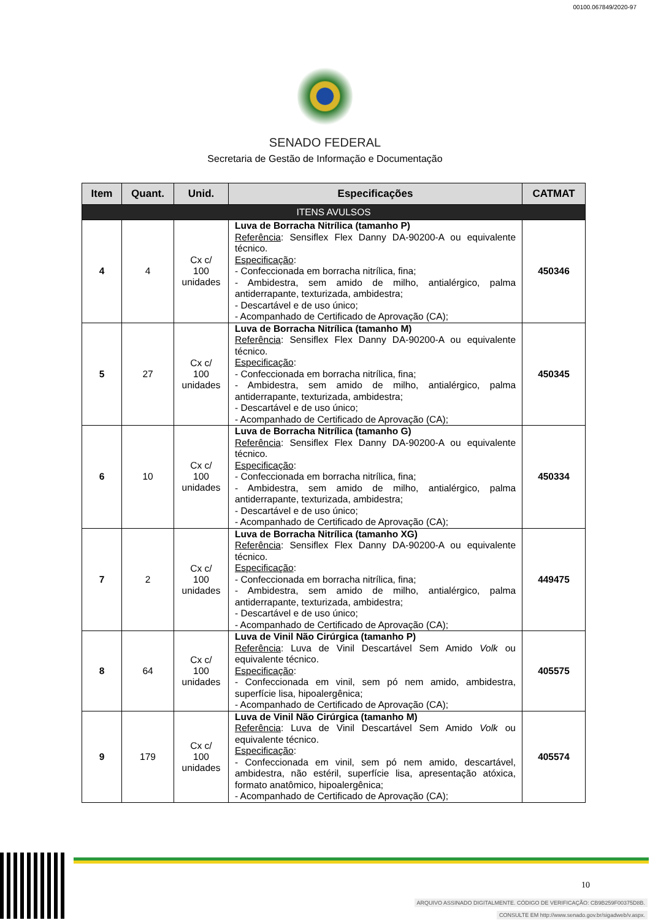00100.067849/2020-97
SENADO FEDERAL
Secretaria de Gestão de Informação e Documentação
| Item | Quant. | Unid. | Especificações | CATMAT |
| --- | --- | --- | --- | --- |
| ITENS AVULSOS | | | | |
| 4 | 4 | Cx c/ 100 unidades | Luva de Borracha Nitrílica (tamanho P) Referência : Sensiflex Flex Danny DA-90200-A ou equivalente técnico. Especificação : - Confeccionada em borracha nitrílica, fina; - Ambidestra, sem amido de milho, antialérgico, palma antiderrapante, texturizada, ambidestra; - Descartável e de uso único; - Acompanhado de Certificado de Aprovação (CA); | 450346 |
| 5 | 27 | Cx c/ 100 unidades | Luva de Borracha Nitrílica (tamanho M) Referência : Sensiflex Flex Danny DA-90200-A ou equivalente técnico. Especificação : - Confeccionada em borracha nitrílica, fina; - Ambidestra, sem amido de milho, antialérgico, palma antiderrapante, texturizada, ambidestra; - Descartável e de uso único; - Acompanhado de Certificado de Aprovação (CA); | 450345 |
| 6 | 10 | Cx c/ 100 unidades | Luva de Borracha Nitrílica (tamanho G) Referência : Sensiflex Flex Danny DA-90200-A ou equivalente técnico. Especificação : - Confeccionada em borracha nitrílica, fina; - Ambidestra, sem amido de milho, antialérgico, palma antiderrapante, texturizada, ambidestra; - Descartável e de uso único; - Acompanhado de Certificado de Aprovação (CA); | 450334 |
| 7 | 2 | Cx c/ 100 unidades | Luva de Borracha Nitrílica (tamanho XG) Referência : Sensiflex Flex Danny DA-90200-A ou equivalente técnico. Especificação : - Confeccionada em borracha nitrílica, fina; - Ambidestra, sem amido de milho, antialérgico, palma antiderrapante, texturizada, ambidestra; - Descartável e de uso único; - Acompanhado de Certificado de Aprovação (CA); | 449475 |
| 8 | 64 | Cx c/ 100 unidades | Luva de Vinil Não Cirúrgica (tamanho P) Referência : Luva de Vinil Descartável Sem Amido Volk ou equivalente técnico. Especificação : - Confeccionada em vinil, sem pó nem amido, ambidestra, superfície lisa, hipoalergênica; - Acompanhado de Certificado de Aprovação (CA); | 405575 |
| 9 | 179 | Cx c/ 100 unidades | Luva de Vinil Não Cirúrgica (tamanho M) Referência : Luva de Vinil Descartável Sem Amido Volk ou equivalente técnico. Especificação : - Confeccionada em vinil, sem pó nem amido, descartável, ambidestra, não estéril, superfície lisa, apresentação atóxica, formato anatômico, hipoalergênica; - Acompanhado de Certificado de Aprovação (CA); | 405574 |
10
ARQUIVO ASSINADO DIGITALMENTE. CÓDIGO DE VERIFICAÇÃO: CB9B259F00375D8B.
CONSULTE EM http://www.senado.gov.br/sigadweb/v.aspx.